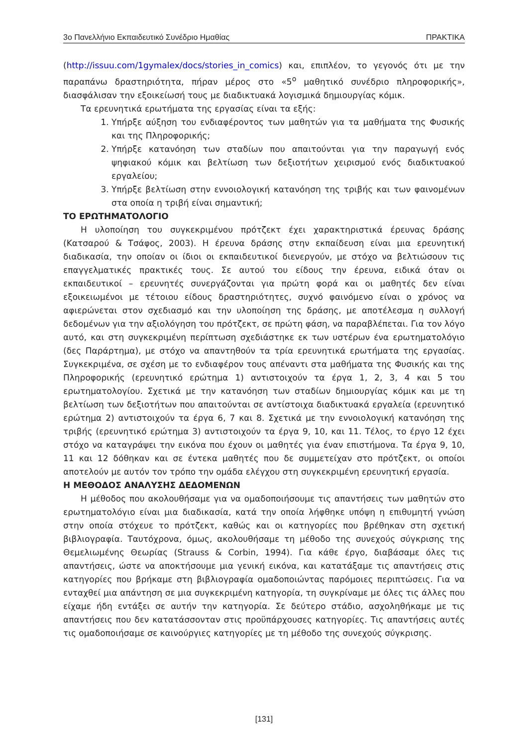3ο Πανελλήνιο Εκπαιδευτικό Συνέδριο Ημαθίας ΠΡΑΚΤΙΚΑ
(http://issuu.com/1gymalex/docs/stories_in_comics) και, επιπλέον, το γεγονός ότι με την παραπάνω δραστηριότητα, πήραν μέρος στο «5<sup>ο</sup> μαθητικό συνέδριο πληροφορικής», διασφάλισαν την εξοικείωσή τους με διαδικτυακά λογισμικά δημιουργίας κόμικ.
Τα ερευνητικά ερωτήματα της εργασίας είναι τα εξής:
1. Υπήρξε αύξηση του ενδιαφέροντος των μαθητών για τα μαθήματα της Φυσικής και της Πληροφορικής;
2. Υπήρξε κατανόηση των σταδίων που απαιτούνται για την παραγωγή ενός ψηφιακού κόμικ και βελτίωση των δεξιοτήτων χειρισμού ενός διαδικτυακού εργαλείου;
3. Υπήρξε βελτίωση στην εννοιολογική κατανόηση της τριβής και των φαινομένων στα οποία η τριβή είναι σημαντική;
ΤΟ ΕΡΩΤΗΜΑΤΟΛΟΓΙΟ
Η υλοποίηση του συγκεκριμένου πρότζεκτ έχει χαρακτηριστικά έρευνας δράσης (Κατσαρού & Τσάφος, 2003). Η έρευνα δράσης στην εκπαίδευση είναι μια ερευνητική διαδικασία, την οποίαν οι ίδιοι οι εκπαιδευτικοί διενεργούν, με στόχο να βελτιώσουν τις επαγγελματικές πρακτικές τους. Σε αυτού του είδους την έρευνα, ειδικά όταν οι εκπαιδευτικοί – ερευνητές συνεργάζονται για πρώτη φορά και οι μαθητές δεν είναι εξοικειωμένοι με τέτοιου είδους δραστηριότητες, συχνό φαινόμενο είναι ο χρόνος να αφιερώνεται στον σχεδιασμό και την υλοποίηση της δράσης, με αποτέλεσμα η συλλογή δεδομένων για την αξιολόγηση του πρότζεκτ, σε πρώτη φάση, να παραβλέπεται. Για τον λόγο αυτό, και στη συγκεκριμένη περίπτωση σχεδιάστηκε εκ των υστέρων ένα ερωτηματολόγιο (δες Παράρτημα), με στόχο να απαντηθούν τα τρία ερευνητικά ερωτήματα της εργασίας. Συγκεκριμένα, σε σχέση με το ενδιαφέρον τους απέναντι στα μαθήματα της Φυσικής και της Πληροφορικής (ερευνητικό ερώτημα 1) αντιστοιχούν τα έργα 1, 2, 3, 4 και 5 του ερωτηματολογίου. Σχετικά με την κατανόηση των σταδίων δημιουργίας κόμικ και με τη βελτίωση των δεξιοτήτων που απαιτούνται σε αντίστοιχα διαδικτυακά εργαλεία (ερευνητικό ερώτημα 2) αντιστοιχούν τα έργα 6, 7 και 8. Σχετικά με την εννοιολογική κατανόηση της τριβής (ερευνητικό ερώτημα 3) αντιστοιχούν τα έργα 9, 10, και 11. Τέλος, το έργο 12 έχει στόχο να καταγράψει την εικόνα που έχουν οι μαθητές για έναν επιστήμονα. Τα έργα 9, 10, 11 και 12 δόθηκαν και σε έντεκα μαθητές που δε συμμετείχαν στο πρότζεκτ, οι οποίοι αποτελούν με αυτόν τον τρόπο την ομάδα ελέγχου στη συγκεκριμένη ερευνητική εργασία.
Η ΜΕΘΟΔΟΣ ΑΝΑΛΥΣΗΣ ΔΕΔΟΜΕΝΩΝ
Η μέθοδος που ακολουθήσαμε για να ομαδοποιήσουμε τις απαντήσεις των μαθητών στο ερωτηματολόγιο είναι μια διαδικασία, κατά την οποία λήφθηκε υπόψη η επιθυμητή γνώση στην οποία στόχευε το πρότζεκτ, καθώς και οι κατηγορίες που βρέθηκαν στη σχετική βιβλιογραφία. Ταυτόχρονα, όμως, ακολουθήσαμε τη μέθοδο της συνεχούς σύγκρισης της Θεμελιωμένης Θεωρίας (Strauss & Corbin, 1994). Για κάθε έργο, διαβάσαμε όλες τις απαντήσεις, ώστε να αποκτήσουμε μια γενική εικόνα, και κατατάξαμε τις απαντήσεις στις κατηγορίες που βρήκαμε στη βιβλιογραφία ομαδοποιώντας παρόμοιες περιπτώσεις. Για να ενταχθεί μια απάντηση σε μια συγκεκριμένη κατηγορία, τη συγκρίναμε με όλες τις άλλες που είχαμε ήδη εντάξει σε αυτήν την κατηγορία. Σε δεύτερο στάδιο, ασχοληθήκαμε με τις απαντήσεις που δεν κατατάσσονταν στις προϋπάρχουσες κατηγορίες. Τις απαντήσεις αυτές τις ομαδοποιήσαμε σε καινούργιες κατηγορίες με τη μέθοδο της συνεχούς σύγκρισης.
[131]